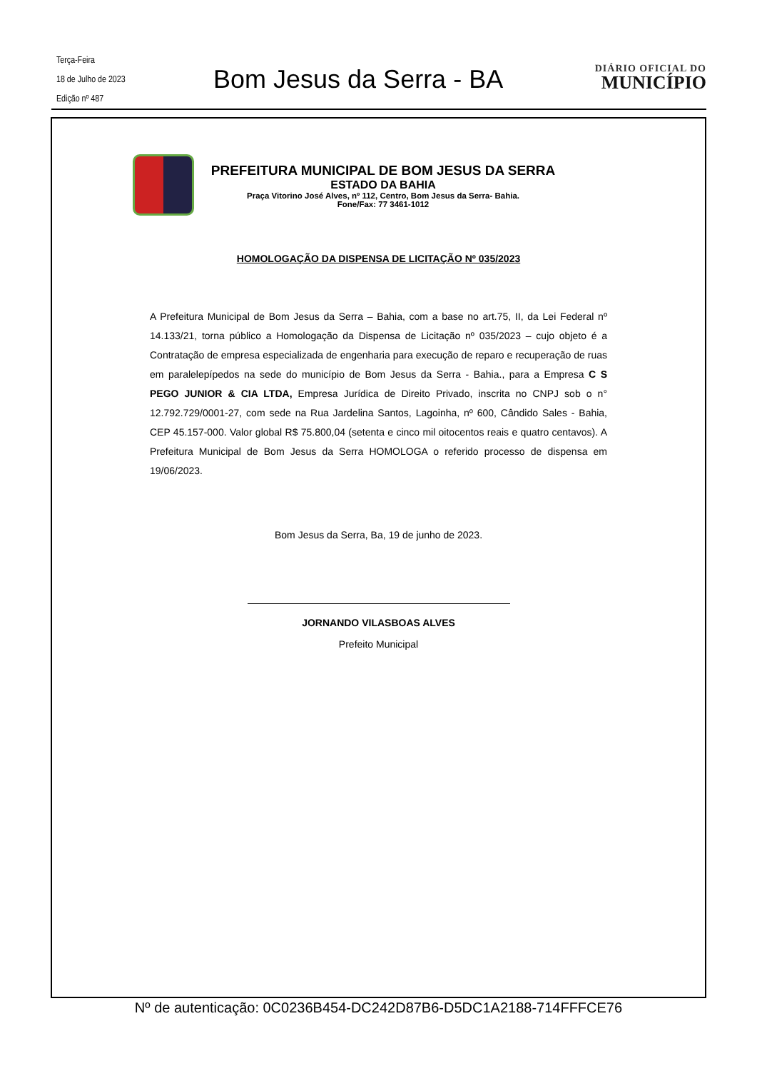Terça-Feira
18 de Julho de 2023
Edição nº 487
Bom Jesus da Serra - BA
DIÁRIO OFICIAL DO
MUNICÍPIO
PREFEITURA MUNICIPAL DE BOM JESUS DA SERRA
ESTADO DA BAHIA
Praça Vitorino José Alves, nº 112, Centro, Bom Jesus da Serra- Bahia.
Fone/Fax: 77 3461-1012
HOMOLOGAÇÃO DA DISPENSA DE LICITAÇÃO Nº 035/2023
A Prefeitura Municipal de Bom Jesus da Serra – Bahia, com a base no art.75, II, da Lei Federal nº 14.133/21, torna público a Homologação da Dispensa de Licitação nº 035/2023 – cujo objeto é a Contratação de empresa especializada de engenharia para execução de reparo e recuperação de ruas em paralelepípedos na sede do município de Bom Jesus da Serra - Bahia., para a Empresa C S PEGO JUNIOR & CIA LTDA, Empresa Jurídica de Direito Privado, inscrita no CNPJ sob o n° 12.792.729/0001-27, com sede na Rua Jardelina Santos, Lagoinha, nº 600, Cândido Sales - Bahia, CEP 45.157-000. Valor global R$ 75.800,04 (setenta e cinco mil oitocentos reais e quatro centavos). A Prefeitura Municipal de Bom Jesus da Serra HOMOLOGA o referido processo de dispensa em 19/06/2023.
Bom Jesus da Serra, Ba, 19 de junho de 2023.
JORNANDO VILASBOAS ALVES
Prefeito Municipal
Nº de autenticação: 0C0236B454-DC242D87B6-D5DC1A2188-714FFFCE76